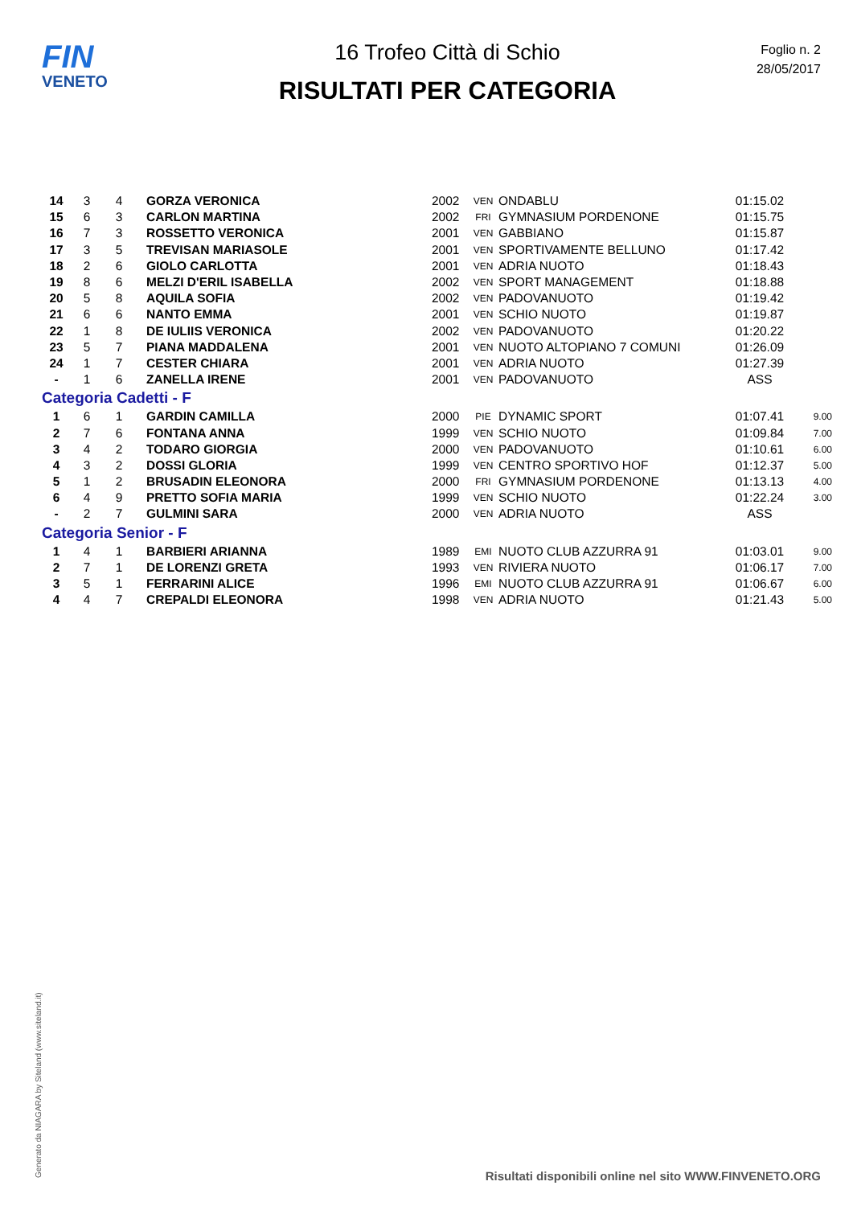FIN
VENETO
16 Trofeo Città di Schio
RISULTATI PER CATEGORIA
Foglio n. 2
28/05/2017
| 14 | 3 | 4 | GORZA VERONICA | 2002 | VEN | ONDABLU | 01:15.02 | |
| 15 | 6 | 3 | CARLON MARTINA | 2002 | FRI | GYMNASIUM PORDENONE | 01:15.75 | |
| 16 | 7 | 3 | ROSSETTO VERONICA | 2001 | VEN | GABBIANO | 01:15.87 | |
| 17 | 3 | 5 | TREVISAN MARIASOLE | 2001 | VEN | SPORTIVAMENTE BELLUNO | 01:17.42 | |
| 18 | 2 | 6 | GIOLO CARLOTTA | 2001 | VEN | ADRIA NUOTO | 01:18.43 | |
| 19 | 8 | 6 | MELZI D'ERIL ISABELLA | 2002 | VEN | SPORT MANAGEMENT | 01:18.88 | |
| 20 | 5 | 8 | AQUILA SOFIA | 2002 | VEN | PADOVANUOTO | 01:19.42 | |
| 21 | 6 | 6 | NANTO EMMA | 2001 | VEN | SCHIO NUOTO | 01:19.87 | |
| 22 | 1 | 8 | DE IULIIS VERONICA | 2002 | VEN | PADOVANUOTO | 01:20.22 | |
| 23 | 5 | 7 | PIANA MADDALENA | 2001 | VEN | NUOTO ALTOPIANO 7 COMUNI | 01:26.09 | |
| 24 | 1 | 7 | CESTER CHIARA | 2001 | VEN | ADRIA NUOTO | 01:27.39 | |
| - | 1 | 6 | ZANELLA IRENE | 2001 | VEN | PADOVANUOTO | ASS | |
| Categoria Cadetti - F | | | | | | | | |
| 1 | 6 | 1 | GARDIN CAMILLA | 2000 | PIE | DYNAMIC SPORT | 01:07.41 | 9.00 |
| 2 | 7 | 6 | FONTANA ANNA | 1999 | VEN | SCHIO NUOTO | 01:09.84 | 7.00 |
| 3 | 4 | 2 | TODARO GIORGIA | 2000 | VEN | PADOVANUOTO | 01:10.61 | 6.00 |
| 4 | 3 | 2 | DOSSI GLORIA | 1999 | VEN | CENTRO SPORTIVO HOF | 01:12.37 | 5.00 |
| 5 | 1 | 2 | BRUSADIN ELEONORA | 2000 | FRI | GYMNASIUM PORDENONE | 01:13.13 | 4.00 |
| 6 | 4 | 9 | PRETTO SOFIA MARIA | 1999 | VEN | SCHIO NUOTO | 01:22.24 | 3.00 |
| - | 2 | 7 | GULMINI SARA | 2000 | VEN | ADRIA NUOTO | ASS | |
| Categoria Senior - F | | | | | | | | |
| 1 | 4 | 1 | BARBIERI ARIANNA | 1989 | EMI | NUOTO CLUB AZZURRA 91 | 01:03.01 | 9.00 |
| 2 | 7 | 1 | DE LORENZI GRETA | 1993 | VEN | RIVIERA NUOTO | 01:06.17 | 7.00 |
| 3 | 5 | 1 | FERRARINI ALICE | 1996 | EMI | NUOTO CLUB AZZURRA 91 | 01:06.67 | 6.00 |
| 4 | 4 | 7 | CREPALDI ELEONORA | 1998 | VEN | ADRIA NUOTO | 01:21.43 | 5.00 |
Generato da NIAGARA by Siteland (www.siteland.it)
Risultati disponibili online nel sito WWW.FINVENETO.ORG